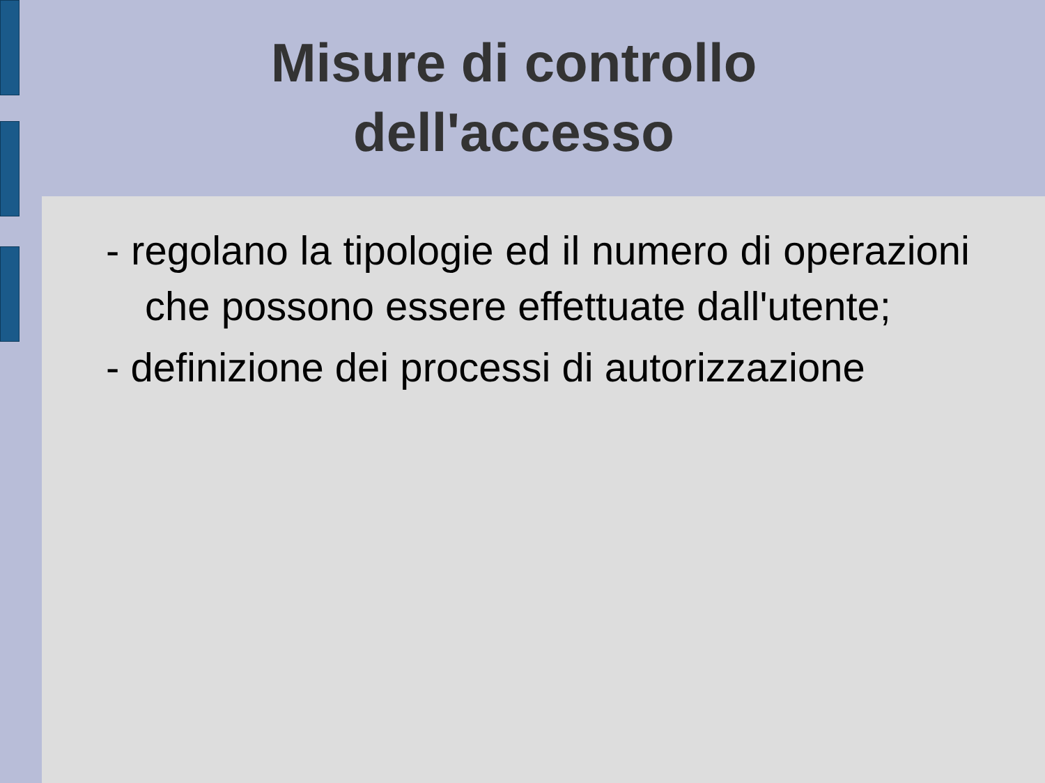Misure di controllo
dell'accesso
- regolano la tipologie ed il numero di operazioni che possono essere effettuate dall'utente;
- definizione dei processi di autorizzazione